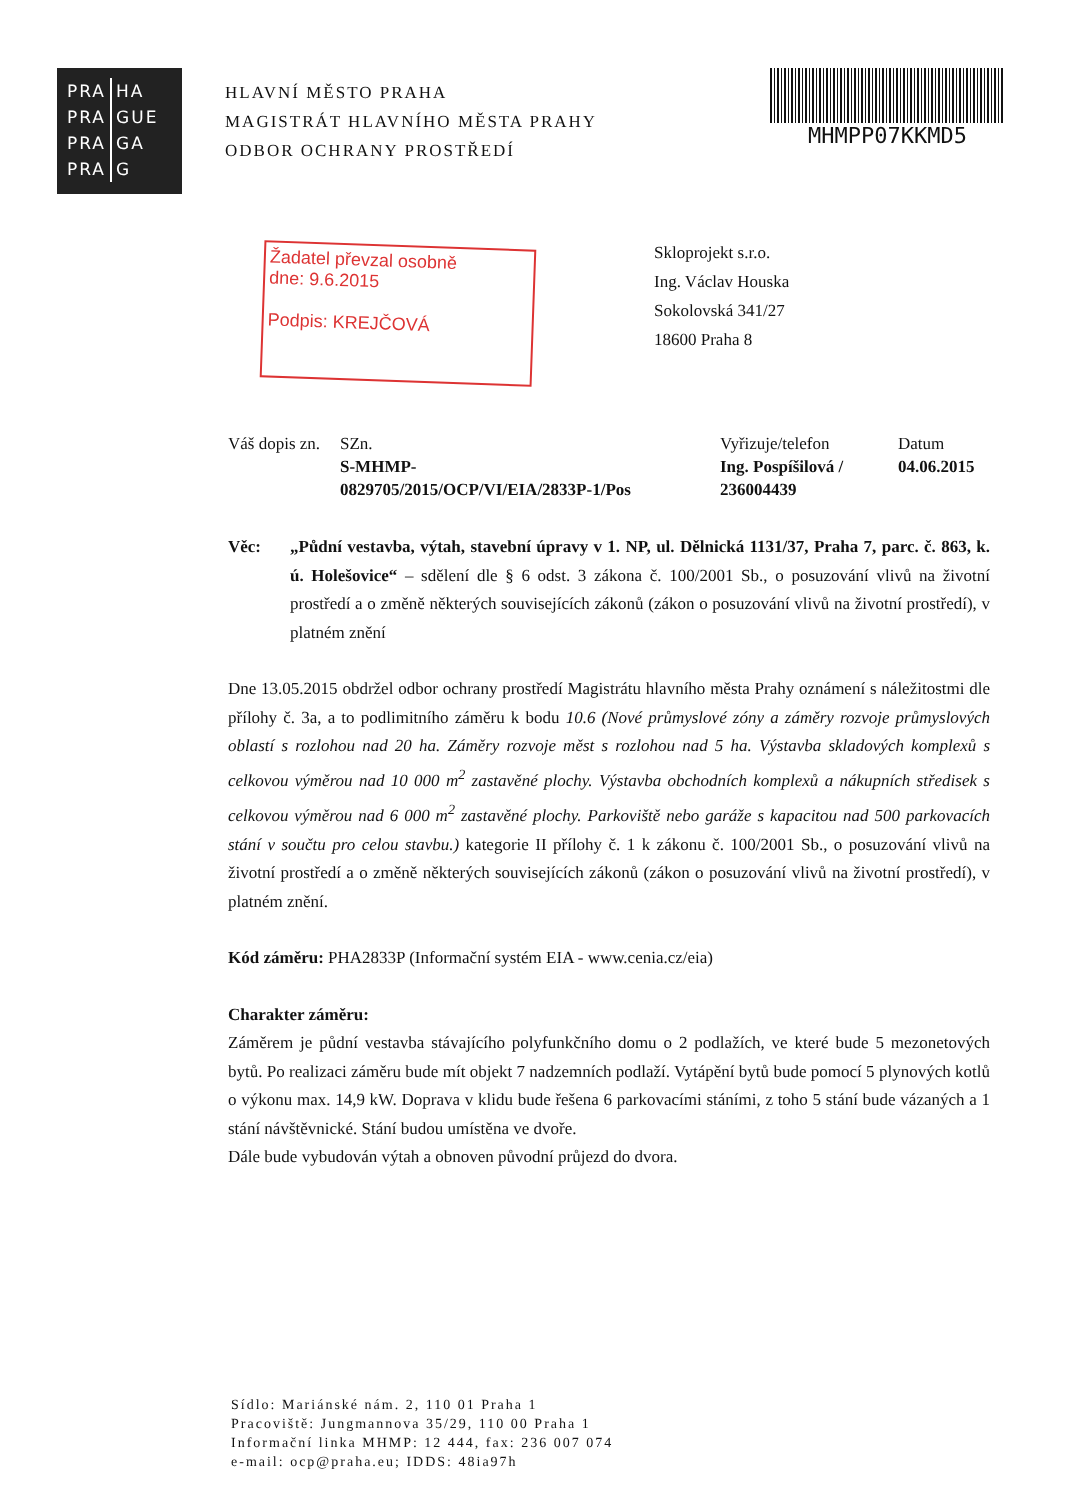| PRA | HA |
| PRA | GUE |
| PRA | GA |
| PRA | G |
HLAVNÍ MĚSTO PRAHA
MAGISTRÁT HLAVNÍHO MĚSTA PRAHY
ODBOR OCHRANY PROSTŘEDÍ
MHMPP07KKMD5
Žadatel převzal osobně
dne: 9.6.2015
Podpis: KREJČOVÁ
Skloprojekt s.r.o.
Ing. Václav Houska
Sokolovská 341/27
18600 Praha 8
Váš dopis zn.
SZn.
S-MHMP-
0829705/2015/OCP/VI/EIA/2833P-1/Pos
Vyřizuje/telefon
Ing. Pospíšilová /
236004439
Datum
04.06.2015
Věc: „Půdní vestavba, výtah, stavební úpravy v 1. NP, ul. Dělnická 1131/37, Praha 7, parc. č. 863, k. ú. Holešovice“ – sdělení dle § 6 odst. 3 zákona č. 100/2001 Sb., o posuzování vlivů na životní prostředí a o změně některých souvisejících zákonů (zákon o posuzování vlivů na životní prostředí), v platném znění
Dne 13.05.2015 obdržel odbor ochrany prostředí Magistrátu hlavního města Prahy oznámení s náležitostmi dle přílohy č. 3a, a to podlimitního záměru k bodu 10.6 (Nové průmyslové zóny a záměry rozvoje průmyslových oblastí s rozlohou nad 20 ha. Záměry rozvoje měst s rozlohou nad 5 ha. Výstavba skladových komplexů s celkovou výměrou nad 10 000 m<sup>2</sup> zastavěné plochy. Výstavba obchodních komplexů a nákupních středisek s celkovou výměrou nad 6 000 m<sup>2</sup> zastavěné plochy. Parkoviště nebo garáže s kapacitou nad 500 parkovacích stání v součtu pro celou stavbu.) kategorie II přílohy č. 1 k zákonu č. 100/2001 Sb., o posuzování vlivů na životní prostředí a o změně některých souvisejících zákonů (zákon o posuzování vlivů na životní prostředí), v platném znění.
Kód záměru: PHA2833P (Informační systém EIA - www.cenia.cz/eia)
Charakter záměru:
Záměrem je půdní vestavba stávajícího polyfunkčního domu o 2 podlažích, ve které bude 5 mezonetových bytů. Po realizaci záměru bude mít objekt 7 nadzemních podlaží. Vytápění bytů bude pomocí 5 plynových kotlů o výkonu max. 14,9 kW. Doprava v klidu bude řešena 6 parkovacími stáními, z toho 5 stání bude vázaných a 1 stání návštěvnické. Stání budou umístěna ve dvoře.
Dále bude vybudován výtah a obnoven původní průjezd do dvora.
Sídlo: Mariánské nám. 2, 110 01 Praha 1
Pracoviště: Jungmannova 35/29, 110 00 Praha 1
Informační linka MHMP: 12 444, fax: 236 007 074
e-mail: ocp@praha.eu; IDDS: 48ia97h